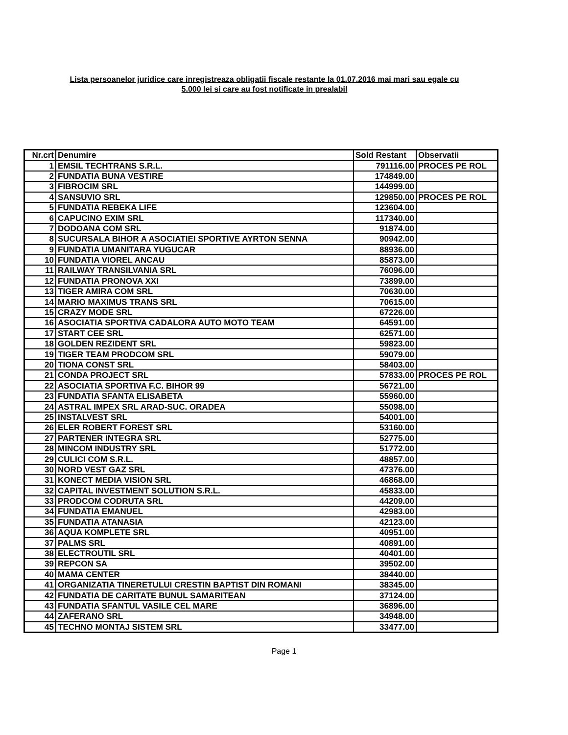Lista persoanelor juridice care inregistreaza obligatii fiscale restante la 01.07.2016 mai mari sau egale cu
5.000 lei si care au fost notificate in prealabil
| Nr.crt | Denumire | Sold Restant | Observatii |
| --- | --- | --- | --- |
| 1 | EMSIL TECHTRANS S.R.L. | 791116.00 | PROCES PE ROL |
| 2 | FUNDATIA BUNA VESTIRE | 174849.00 | |
| 3 | FIBROCIM SRL | 144999.00 | |
| 4 | SANSUVIO SRL | 129850.00 | PROCES PE ROL |
| 5 | FUNDATIA REBEKA LIFE | 123604.00 | |
| 6 | CAPUCINO EXIM SRL | 117340.00 | |
| 7 | DODOANA COM SRL | 91874.00 | |
| 8 | SUCURSALA BIHOR A ASOCIATIEI SPORTIVE AYRTON SENNA | 90942.00 | |
| 9 | FUNDATIA UMANITARA YUGUCAR | 88936.00 | |
| 10 | FUNDATIA VIOREL ANCAU | 85873.00 | |
| 11 | RAILWAY TRANSILVANIA SRL | 76096.00 | |
| 12 | FUNDATIA PRONOVA XXI | 73899.00 | |
| 13 | TIGER AMIRA COM SRL | 70630.00 | |
| 14 | MARIO MAXIMUS TRANS SRL | 70615.00 | |
| 15 | CRAZY MODE SRL | 67226.00 | |
| 16 | ASOCIATIA SPORTIVA CADALORA AUTO MOTO TEAM | 64591.00 | |
| 17 | START CEE SRL | 62571.00 | |
| 18 | GOLDEN REZIDENT SRL | 59823.00 | |
| 19 | TIGER TEAM PRODCOM SRL | 59079.00 | |
| 20 | TIONA CONST SRL | 58403.00 | |
| 21 | CONDA PROJECT SRL | 57833.00 | PROCES PE ROL |
| 22 | ASOCIATIA SPORTIVA F.C. BIHOR 99 | 56721.00 | |
| 23 | FUNDATIA SFANTA ELISABETA | 55960.00 | |
| 24 | ASTRAL IMPEX SRL ARAD-SUC. ORADEA | 55098.00 | |
| 25 | INSTALVEST SRL | 54001.00 | |
| 26 | ELER ROBERT FOREST SRL | 53160.00 | |
| 27 | PARTENER INTEGRA SRL | 52775.00 | |
| 28 | MINCOM INDUSTRY SRL | 51772.00 | |
| 29 | CULICI COM S.R.L. | 48857.00 | |
| 30 | NORD VEST GAZ SRL | 47376.00 | |
| 31 | KONECT MEDIA VISION SRL | 46868.00 | |
| 32 | CAPITAL INVESTMENT SOLUTION S.R.L. | 45833.00 | |
| 33 | PRODCOM CODRUTA SRL | 44209.00 | |
| 34 | FUNDATIA EMANUEL | 42983.00 | |
| 35 | FUNDATIA ATANASIA | 42123.00 | |
| 36 | AQUA KOMPLETE SRL | 40951.00 | |
| 37 | PALMS SRL | 40891.00 | |
| 38 | ELECTROUTIL SRL | 40401.00 | |
| 39 | REPCON SA | 39502.00 | |
| 40 | MAMA CENTER | 38440.00 | |
| 41 | ORGANIZATIA TINERETULUI CRESTIN BAPTIST DIN ROMANI | 38345.00 | |
| 42 | FUNDATIA DE CARITATE BUNUL SAMARITEAN | 37124.00 | |
| 43 | FUNDATIA SFANTUL VASILE CEL MARE | 36896.00 | |
| 44 | ZAFERANO SRL | 34948.00 | |
| 45 | TECHNO MONTAJ SISTEM SRL | 33477.00 | |
Page 1